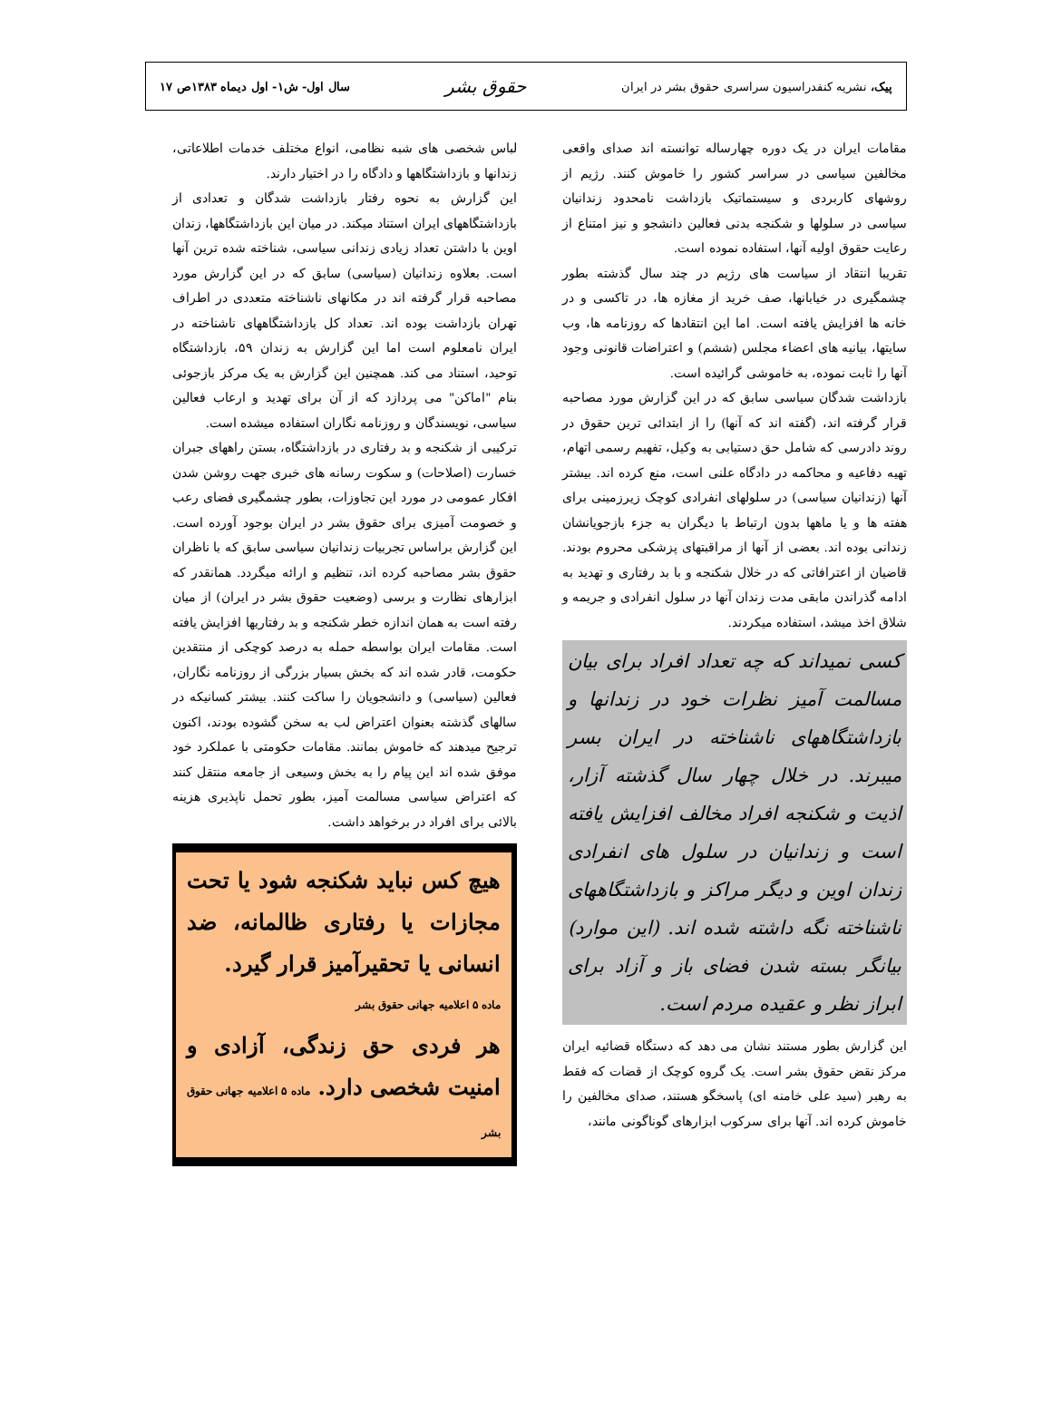پیک، نشریه کنفدراسیون سراسری حقوق بشر در ایران حقوق بشر سال اول- ش۱- اول دیماه ۱۳۸۳ص ۱۷
مقامات ایران در یک دوره چهارساله توانسته اند صدای واقعی مخالفین سیاسی در سراسر کشور را خاموش کنند. رژیم از روشهای کاربردی و سیستماتیک بازداشت نامحدود زندانیان سیاسی در سلولها و شکنجه بدنی فعالین دانشجو و نیز امتناع از رعایت حقوق اولیه آنها، استفاده نموده است.
تقریبا انتقاد از سیاست های رژیم در چند سال گذشته بطور چشمگیری در خیابانها، صف خرید از مغازه ها، در تاکسی و در خانه ها افزایش یافته است. اما این انتقادها که روزنامه ها، وب سایتها، بیانیه های اعضاء مجلس (ششم) و اعتراضات قانونی وجود آنها را ثابت نموده، به خاموشی گرائیده است.
بازداشت شدگان سیاسی سابق که در این گزارش مورد مصاحبه قرار گرفته اند، (گفته اند که آنها) را از ابتدائی ترین حقوق در روند دادرسی که شامل حق دستیابی به وکیل، تفهیم رسمی اتهام، تهیه دفاعیه و محاکمه در دادگاه علنی است، منع کرده اند. بیشتر آنها (زندانیان سیاسی) در سلولهای انفرادی کوچک زیرزمینی برای هفته ها و یا ماهها بدون ارتباط با دیگران به جزء بازجویانشان زندانی بوده اند. بعضی از آنها از مراقبتهای پزشکی محروم بودند. قاضیان از اعترافاتی که در خلال شکنجه و با بد رفتاری و تهدید به ادامه گذراندن مابقی مدت زندان آنها در سلول انفرادی و جریمه و شلاق اخذ میشد، استفاده میکردند.
کسی نمیداند که چه تعداد افراد برای بیان مسالمت آمیز نظرات خود در زندانها و بازداشتگاههای ناشناخته در ایران بسر میبرند. در خلال چهار سال گذشته آزار، اذیت و شکنجه افراد مخالف افزایش یافته است و زندانیان در سلول های انفرادی زندان اوین و دیگر مراکز و بازداشتگاههای ناشناخته نگه داشته شده اند. (این موارد) بیانگر بسته شدن فضای باز و آزاد برای ابراز نظر و عقیده مردم است.
این گزارش بطور مستند نشان می دهد که دستگاه قضائیه ایران مرکز نقض حقوق بشر است. یک گروه کوچک از قضات که فقط به رهبر (سید علی خامنه ای) پاسخگو هستند، صدای مخالفین را خاموش کرده اند. آنها برای سرکوب ابزارهای گوناگونی مانند،
لباس شخصی های شبه نظامی، انواع مختلف خدمات اطلاعاتی، زندانها و بازداشتگاهها و دادگاه را در اختیار دارند.
این گزارش به نحوه رفتار بازداشت شدگان و تعدادی از بازداشتگاههای ایران استناد میکند. در میان این بازداشتگاهها، زندان اوین با داشتن تعداد زیادی زندانی سیاسی، شناخته شده ترین آنها است. بعلاوه زندانیان (سیاسی) سابق که در این گزارش مورد مصاحبه قرار گرفته اند در مکانهای ناشناخته متعددی در اطراف تهران بازداشت بوده اند. تعداد کل بازداشتگاههای ناشناخته در ایران نامعلوم است اما این گزارش به زندان ۵۹، بازداشتگاه توحید، استناد می کند. همچنین این گزارش به یک مرکز بازجوئی بنام "اماکن" می پردازد که از آن برای تهدید و ارعاب فعالین سیاسی، نویسندگان و روزنامه نگاران استفاده میشده است.
ترکیبی از شکنجه و بد رفتاری در بازداشتگاه، بستن راههای جبران خسارت (اصلاحات) و سکوت رسانه های خبری جهت روشن شدن افکار عمومی در مورد این تجاوزات، بطور چشمگیری فضای رعب و خصومت آمیزی برای حقوق بشر در ایران بوجود آورده است. این گزارش براساس تجربیات زندانیان سیاسی سابق که با ناظران حقوق بشر مصاحبه کرده اند، تنظیم و ارائه میگردد. همانقدر که ابزارهای نظارت و برسی (وضعیت حقوق بشر در ایران) از میان رفته است به همان اندازه خطر شکنجه و بد رفتاریها افزایش یافته است. مقامات ایران بواسطه حمله به درصد کوچکی از منتقدین حکومت، قادر شده اند که بخش بسیار بزرگی از روزنامه نگاران، فعالین (سیاسی) و دانشجویان را ساکت کنند. بیشتر کسانیکه در سالهای گذشته بعنوان اعتراض لب به سخن گشوده بودند، اکنون ترجیح میدهند که خاموش بمانند. مقامات حکومتی با عملکرد خود موفق شده اند این پیام را به بخش وسیعی از جامعه منتقل کنند که اعتراض سیاسی مسالمت آمیز، بطور تحمل ناپذیری هزینه بالائی برای افراد در برخواهد داشت.
هیچ کس نباید شکنجه شود یا تحت مجازات یا رفتاری ظالمانه، ضد انسانی یا تحقیرآمیز قرار گیرد.
ماده ۵ اعلامیه جهانی حقوق بشر
هر فردی حق زندگی، آزادی و امنیت شخصی دارد. ماده ۵ اعلامیه جهانی حقوق بشر